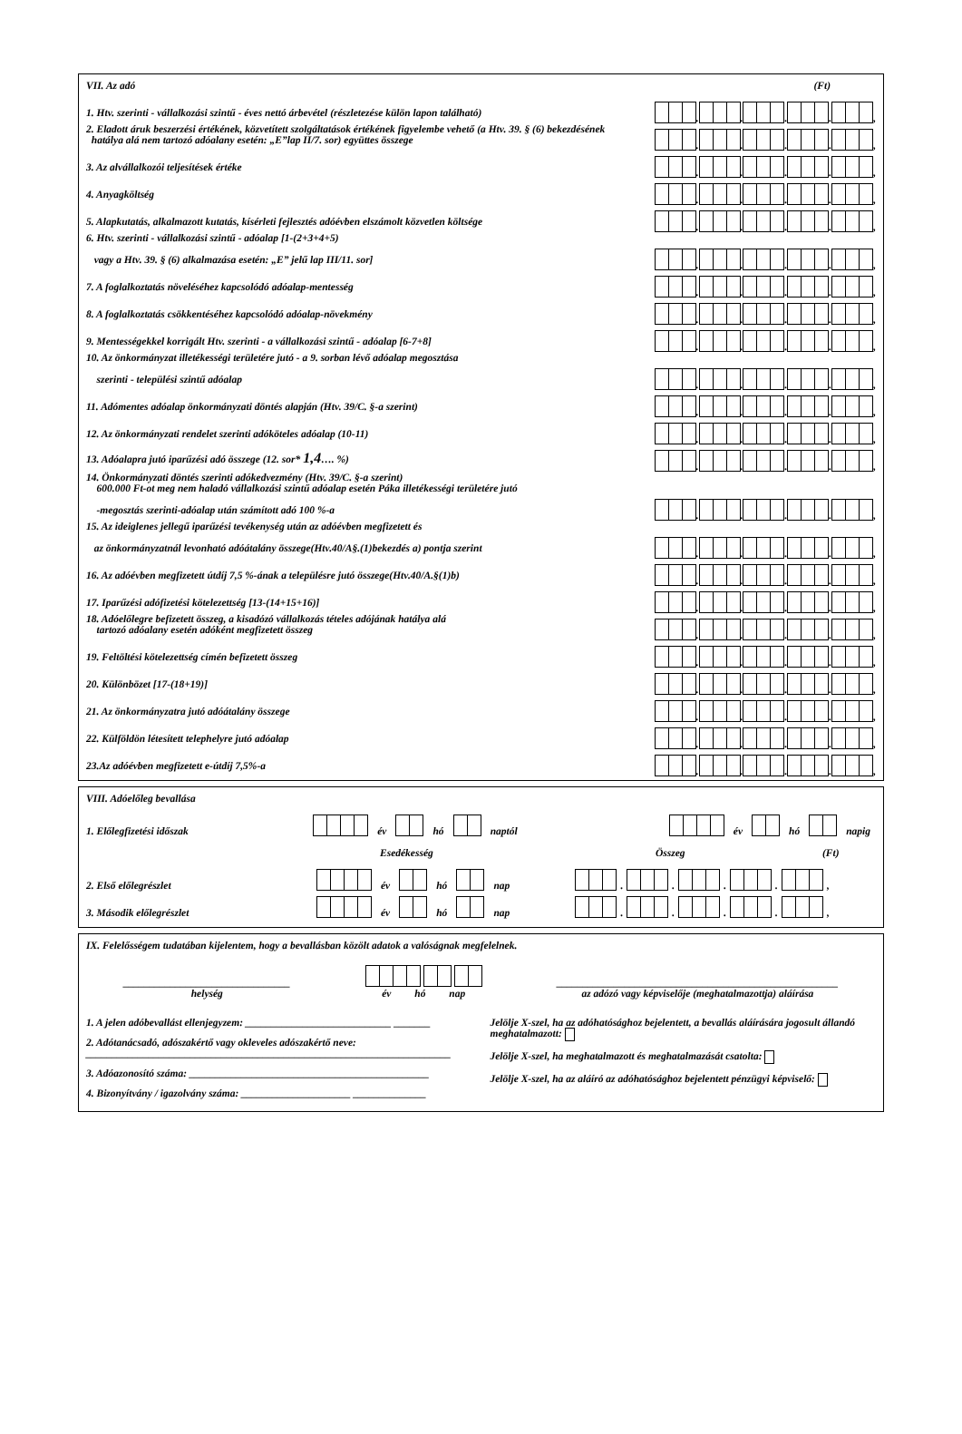VII. Az adó (Ft)
1. Htv. szerinti - vállalkozási szintű - éves nettó árbevétel (részletezése külön lapon található) . . . . ,
2. Eladott áruk beszerzési értékének, közvetített szolgáltatások értékének figyelembe vehető (a Htv. 39. § (6) bekezdésének
hatálya alá nem tartozó adóalany esetén: „E”lap II/7. sor) együttes összege . . . . ,
3. Az alvállalkozói teljesítések értéke . . . . ,
4. Anyagköltség . . . . ,
5. Alapkutatás, alkalmazott kutatás, kísérleti fejlesztés adóévben elszámolt közvetlen költsége . . . . ,
6. Htv. szerinti - vállalkozási szintű - adóalap [1-(2+3+4+5)
vagy a Htv. 39. § (6) alkalmazása esetén: „E” jelű lap III/11. sor] . . . . ,
7. A foglalkoztatás növeléséhez kapcsolódó adóalap-mentesség . . . . ,
8. A foglalkoztatás csökkentéséhez kapcsolódó adóalap-növekmény . . . . ,
9. Mentességekkel korrigált Htv. szerinti - a vállalkozási szintű - adóalap [6-7+8] . . . . ,
10. Az önkormányzat illetékességi területére jutó - a 9. sorban lévő adóalap megosztása
szerinti - települési szintű adóalap . . . . ,
11. Adómentes adóalap önkormányzati döntés alapján (Htv. 39/C. §-a szerint) . . . . ,
12. Az önkormányzati rendelet szerinti adóköteles adóalap (10-11) . . . . ,
13. Adóalapra jutó iparűzési adó összege (12. sor* 1,4…. %) . . . . ,
14. Önkormányzati döntés szerinti adókedvezmény (Htv. 39/C. §-a szerint)
600.000 Ft-ot meg nem haladó vállalkozási szintű adóalap esetén Páka illetékességi területére jutó
-megosztás szerinti-adóalap után számított adó 100 %-a . . . . ,
15. Az ideiglenes jellegű iparűzési tevékenység után az adóévben megfizetett és
az önkormányzatnál levonható adóátalány összege(Htv.40/A§.(1)bekezdés a) pontja szerint . . . . ,
16. Az adóévben megfizetett útdíj 7,5 %-ának a településre jutó összege(Htv.40/A.§(1)b) . . . . ,
17. Iparűzési adófizetési kötelezettség [13-(14+15+16)] . . . . ,
18. Adóelőlegre befizetett összeg, a kisadózó vállalkozás tételes adójának hatálya alá
tartozó adóalany esetén adóként megfizetett összeg . . . . ,
19. Feltöltési kötelezettség címén befizetett összeg . . . . ,
20. Különbözet [17-(18+19)] . . . . ,
21. Az önkormányzatra jutó adóátalány összege . . . . ,
22. Külföldön létesített telephelyre jutó adóalap . . . . ,
23.Az adóévben megfizetett e-útdíj 7,5%-a . . . . ,
VIII. Adóelőleg bevallása
1. Előlegfizetési időszak év hó naptól év hó napig
Esedékesség Összeg (Ft)
2. Első előlegrészlet év hó nap . . . . ,
3. Második előlegrészlet év hó nap . . . . ,
IX. Felelősségem tudatában kijelentem, hogy a bevallásban közölt adatok a valóságnak megfelelnek.
________________________________
helység
év hó nap
______________________________________________________
az adózó vagy képviselője (meghatalmazottja) aláírása
1. A jelen adóbevallást ellenjegyzem: ____________________________ _______
2. Adótanácsadó, adószakértő vagy okleveles adószakértő neve:
______________________________________________________________________
3. Adóazonosító száma: ______________________________________________
4. Bizonyítvány / igazolvány száma: _____________________ ______________
Jelölje X-szel, ha az adóhatósághoz bejelentett, a bevallás aláírására jogosult állandó meghatalmazott:
Jelölje X-szel, ha meghatalmazott és meghatalmazását csatolta:
Jelölje X-szel, ha az aláíró az adóhatósághoz bejelentett pénzügyi képviselő: